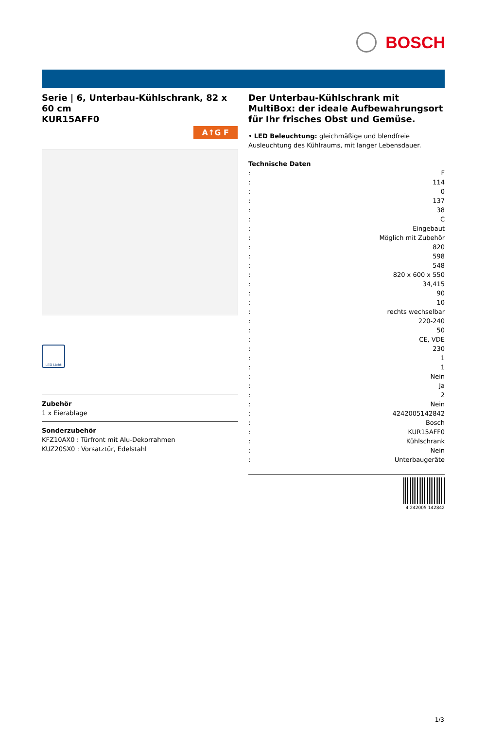BOSCH
Serie | 6, Unterbau-Kühlschrank, 82 x 60 cm
KUR15AFF0
A↑G F
LED Licht
Zubehör
1 x Eierablage
Sonderzubehör
KFZ10AX0 : Türfront mit Alu-Dekorrahmen
KUZ20SX0 : Vorsatztür, Edelstahl
Der Unterbau-Kühlschrank mit MultiBox: der ideale Aufbewahrungsort für Ihr frisches Obst und Gemüse.
• LED Beleuchtung: gleichmäßige und blendfreie Ausleuchtung des Kühlraums, mit langer Lebensdauer.
Technische Daten
| : | F |
| : | 114 |
| : | 0 |
| : | 137 |
| : | 38 |
| : | C |
| : | Eingebaut |
| : | Möglich mit Zubehör |
| : | 820 |
| : | 598 |
| : | 548 |
| : | 820 x 600 x 550 |
| : | 34,415 |
| : | 90 |
| : | 10 |
| : | rechts wechselbar |
| : | 220-240 |
| : | 50 |
| : | CE, VDE |
| : | 230 |
| : | 1 |
| : | 1 |
| : | Nein |
| : | Ja |
| : | 2 |
| : | Nein |
| : | 4242005142842 |
| : | Bosch |
| : | KUR15AFF0 |
| : | Kühlschrank |
| : | Nein |
| : | Unterbaugeräte |
4 242005 142842
1/3